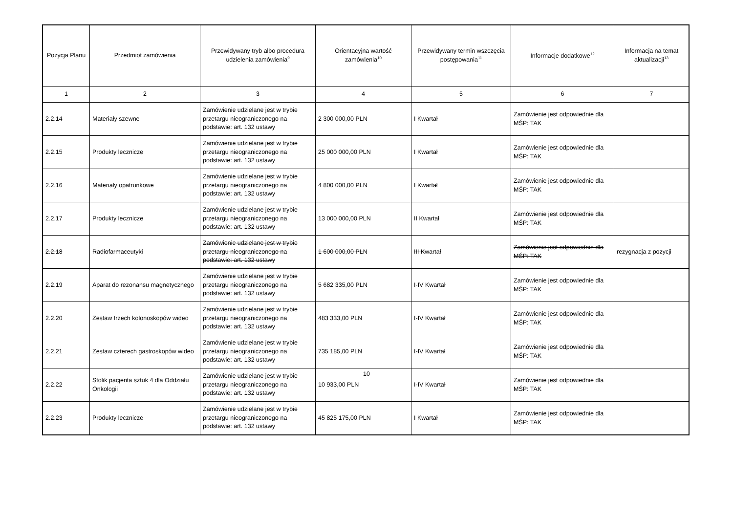| Pozycja Planu | Przedmiot zamówienia | Przewidywany tryb albo procedura udzielenia zamówienia<sup>9</sup> | Orientacyjna wartość zamówienia<sup>10</sup> | Przewidywany termin wszczęcia postępowania<sup>11</sup> | Informacje dodatkowe<sup>12</sup> | Informacja na temat aktualizacji<sup>13</sup> |
| --- | --- | --- | --- | --- | --- | --- |
| 1 | 2 | 3 | 4 | 5 | 6 | 7 |
| 2.2.14 | Materiały szewne | Zamówienie udzielane jest w trybie przetargu nieograniczonego na podstawie: art. 132 ustawy | 2 300 000,00 PLN | I Kwartał | Zamówienie jest odpowiednie dla MŚP: TAK | |
| 2.2.15 | Produkty lecznicze | Zamówienie udzielane jest w trybie przetargu nieograniczonego na podstawie: art. 132 ustawy | 25 000 000,00 PLN | I Kwartał | Zamówienie jest odpowiednie dla MŚP: TAK | |
| 2.2.16 | Materiały opatrunkowe | Zamówienie udzielane jest w trybie przetargu nieograniczonego na podstawie: art. 132 ustawy | 4 800 000,00 PLN | I Kwartał | Zamówienie jest odpowiednie dla MŚP: TAK | |
| 2.2.17 | Produkty lecznicze | Zamówienie udzielane jest w trybie przetargu nieograniczonego na podstawie: art. 132 ustawy | 13 000 000,00 PLN | II Kwartał | Zamówienie jest odpowiednie dla MŚP: TAK | |
| 2.2.18 | Radiofarmaceutyki | Zamówienie udzielane jest w trybie przetargu nieograniczonego na podstawie: art. 132 ustawy | 1 600 000,00 PLN | III Kwartał | Zamówienie jest odpowiednie dla MŚP: TAK | rezygnacja z pozycji |
| 2.2.19 | Aparat do rezonansu magnetycznego | Zamówienie udzielane jest w trybie przetargu nieograniczonego na podstawie: art. 132 ustawy | 5 682 335,00 PLN | I-IV Kwartał | Zamówienie jest odpowiednie dla MŚP: TAK | |
| 2.2.20 | Zestaw trzech kolonoskopów wideo | Zamówienie udzielane jest w trybie przetargu nieograniczonego na podstawie: art. 132 ustawy | 483 333,00 PLN | I-IV Kwartał | Zamówienie jest odpowiednie dla MŚP: TAK | |
| 2.2.21 | Zestaw czterech gastroskopów wideo | Zamówienie udzielane jest w trybie przetargu nieograniczonego na podstawie: art. 132 ustawy | 735 185,00 PLN | I-IV Kwartał | Zamówienie jest odpowiednie dla MŚP: TAK | |
| 2.2.22 | Stolik pacjenta sztuk 4 dla Oddziału Onkologii | Zamówienie udzielane jest w trybie przetargu nieograniczonego na podstawie: art. 132 ustawy | 10 933,00 PLN | I-IV Kwartał | Zamówienie jest odpowiednie dla MŚP: TAK | |
| 2.2.23 | Produkty lecznicze | Zamówienie udzielane jest w trybie przetargu nieograniczonego na podstawie: art. 132 ustawy | 45 825 175,00 PLN | I Kwartał | Zamówienie jest odpowiednie dla MŚP: TAK | |
10